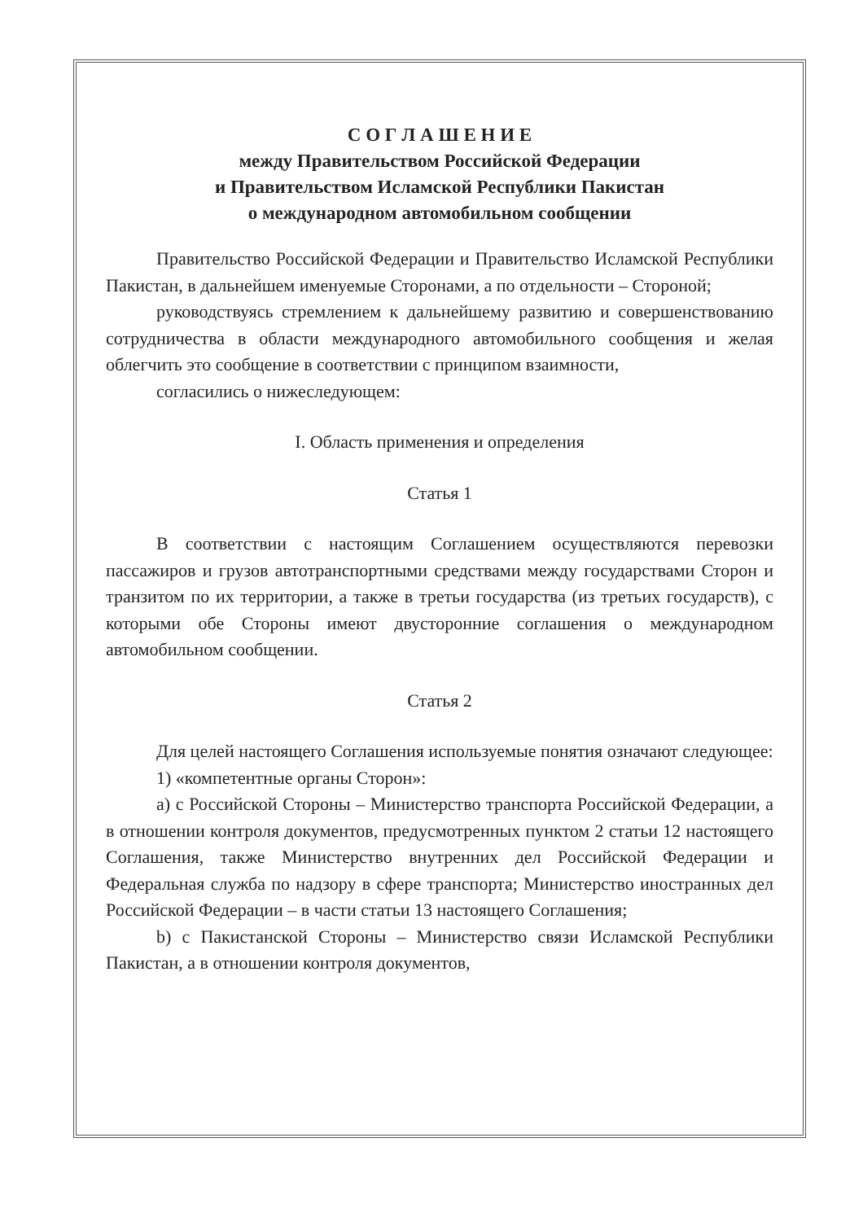С О Г Л А Ш Е Н И Е
между Правительством Российской Федерации
и Правительством Исламской Республики Пакистан
о международном автомобильном сообщении
Правительство Российской Федерации и Правительство Исламской Республики Пакистан, в дальнейшем именуемые Сторонами, а по отдельности – Стороной;
руководствуясь стремлением к дальнейшему развитию и совершенствованию сотрудничества в области международного автомобильного сообщения и желая облегчить это сообщение в соответствии с принципом взаимности,
согласились о нижеследующем:
I. Область применения и определения
Статья 1
В соответствии с настоящим Соглашением осуществляются перевозки пассажиров и грузов автотранспортными средствами между государствами Сторон и транзитом по их территории, а также в третьи государства (из третьих государств), с которыми обе Стороны имеют двусторонние соглашения о международном автомобильном сообщении.
Статья 2
Для целей настоящего Соглашения используемые понятия означают следующее:
1) «компетентные органы Сторон»:
a) с Российской Стороны – Министерство транспорта Российской Федерации, а в отношении контроля документов, предусмотренных пунктом 2 статьи 12 настоящего Соглашения, также Министерство внутренних дел Российской Федерации и Федеральная служба по надзору в сфере транспорта; Министерство иностранных дел Российской Федерации – в части статьи 13 настоящего Соглашения;
b) с Пакистанской Стороны – Министерство связи Исламской Республики Пакистан, а в отношении контроля документов,